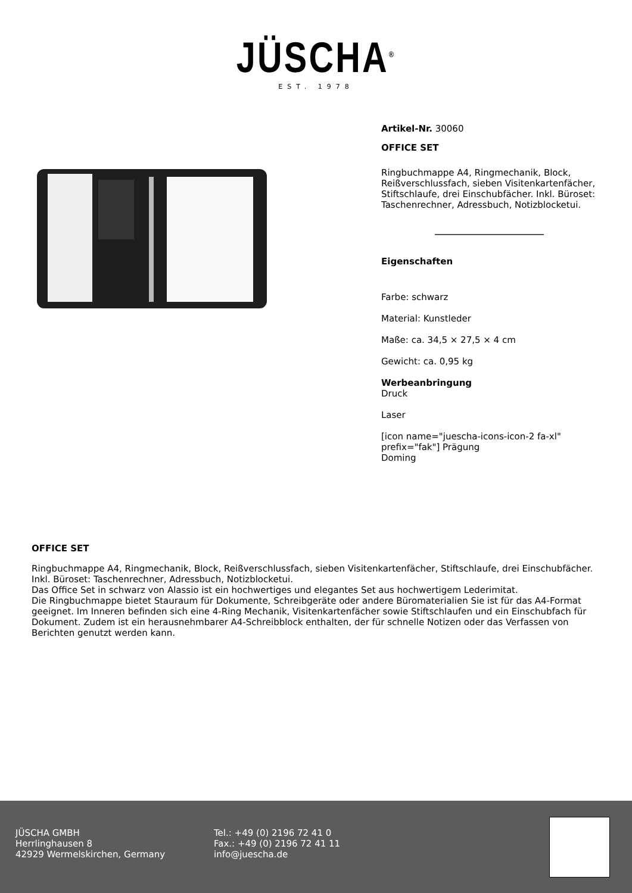JÜSCHA<sup>®</sup>
EST. 1978
Artikel-Nr. 30060
OFFICE SET
Ringbuchmappe A4, Ringmechanik, Block, Reißverschlussfach, sieben Visitenkartenfächer, Stiftschlaufe, drei Einschubfächer. Inkl. Büroset: Taschenrechner, Adressbuch, Notizblocketui.
Eigenschaften
Farbe: schwarz
Material: Kunstleder
Maße: ca. 34,5 × 27,5 × 4 cm
Gewicht: ca. 0,95 kg
Werbeanbringung
Druck
Laser
[icon name="juescha-icons-icon-2 fa-xl" prefix="fak"] Prägung
Doming
OFFICE SET
Ringbuchmappe A4, Ringmechanik, Block, Reißverschlussfach, sieben Visitenkartenfächer, Stiftschlaufe, drei Einschubfächer. Inkl. Büroset: Taschenrechner, Adressbuch, Notizblocketui.
Das Office Set in schwarz von Alassio ist ein hochwertiges und elegantes Set aus hochwertigem Lederimitat.
Die Ringbuchmappe bietet Stauraum für Dokumente, Schreibgeräte oder andere Büromaterialien Sie ist für das A4-Format geeignet. Im Inneren befinden sich eine 4-Ring Mechanik, Visitenkartenfächer sowie Stiftschlaufen und ein Einschubfach für Dokument. Zudem ist ein herausnehmbarer A4-Schreibblock enthalten, der für schnelle Notizen oder das Verfassen von Berichten genutzt werden kann.
JÜSCHA GMBH
Herrlinghausen 8
42929 Wermelskirchen, Germany
Tel.: +49 (0) 2196 72 41 0
Fax.: +49 (0) 2196 72 41 11
info@juescha.de